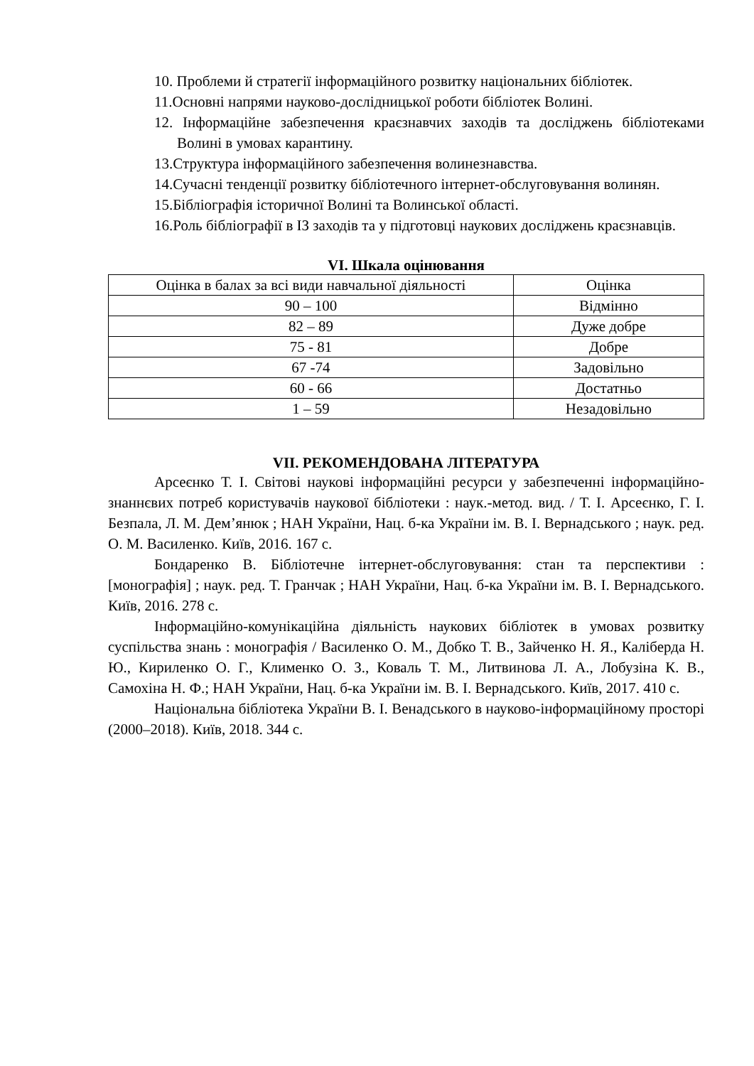10. Проблеми й стратегії інформаційного розвитку національних бібліотек.
11.Основні напрями науково-дослідницької роботи бібліотек Волині.
12. Інформаційне забезпечення краєзнавчих заходів та досліджень бібліотеками Волині в умовах карантину.
13.Структура інформаційного забезпечення волинезнавства.
14.Сучасні тенденції розвитку бібліотечного інтернет-обслуговування волинян.
15.Бібліографія історичної Волині та Волинської області.
16.Роль бібліографії в ІЗ заходів та у підготовці наукових досліджень краєзнавців.
VI. Шкала оцінювання
| Оцінка в балах за всі види навчальної діяльності | Оцінка |
| 90 – 100 | Відмінно |
| 82 – 89 | Дуже добре |
| 75 - 81 | Добре |
| 67 -74 | Задовільно |
| 60 - 66 | Достатньо |
| 1 – 59 | Незадовільно |
VII. РЕКОМЕНДОВАНА ЛІТЕРАТУРА
Арсеєнко Т. І. Світові наукові інформаційні ресурси у забезпеченні інформаційно-знаннєвих потреб користувачів наукової бібліотеки : наук.-метод. вид. / Т. І. Арсеєнко, Г. І. Безпала, Л. М. Дем’янюк ; НАН України, Нац. б-ка України ім. В. І. Вернадського ; наук. ред. О. М. Василенко. Київ, 2016. 167 с.
Бондаренко В. Бібліотечне інтернет-обслуговування: стан та перспективи : [монографія] ; наук. ред. Т. Гранчак ; НАН України, Нац. б-ка України ім. В. І. Вернадського. Київ, 2016. 278 с.
Інформаційно-комунікаційна діяльність наукових бібліотек в умовах розвитку суспільства знань : монографія / Василенко О. М., Добко Т. В., Зайченко Н. Я., Каліберда Н. Ю., Кириленко О. Г., Клименко О. З., Коваль Т. М., Литвинова Л. А., Лобузіна К. В., Самохіна Н. Ф.; НАН України, Нац. б-ка України ім. В. І. Вернадського. Київ, 2017. 410 с.
Національна бібліотека України В. І. Венадського в науково-інформаційному просторі (2000–2018). Київ, 2018. 344 с.